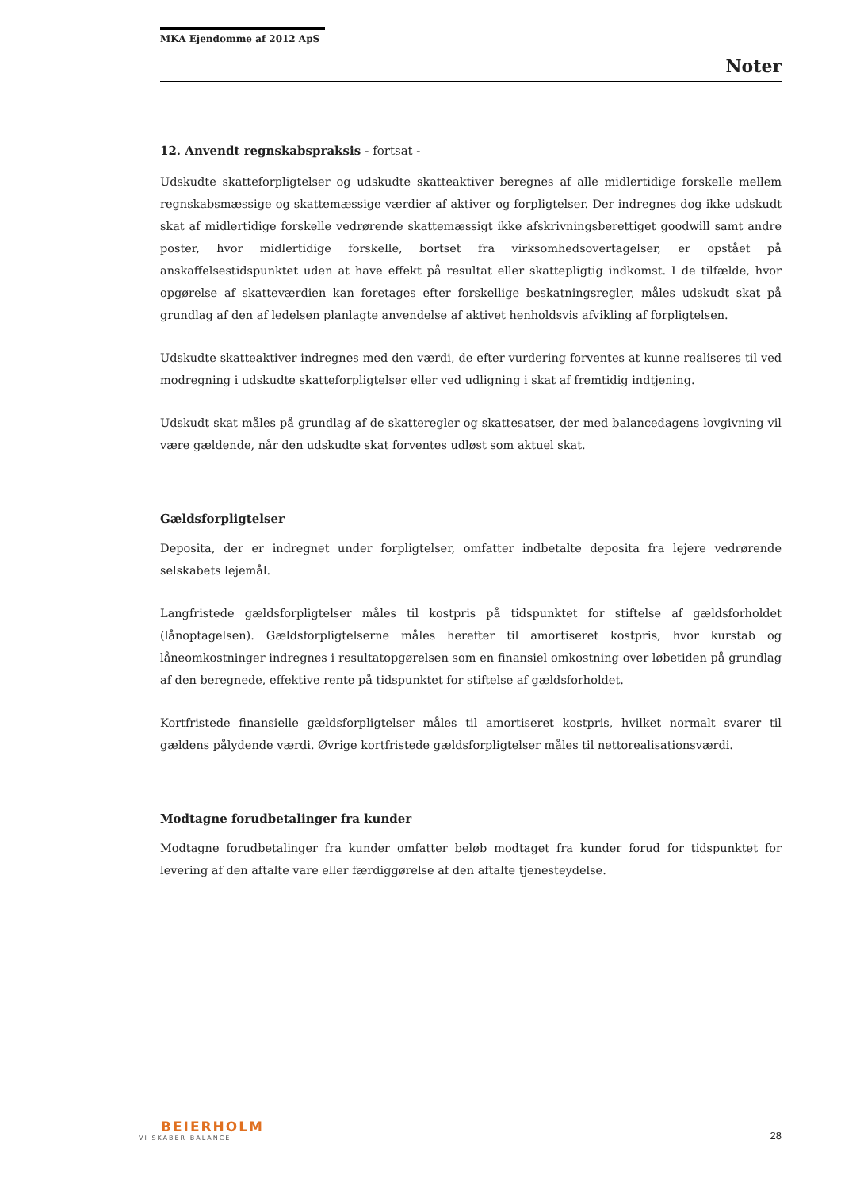MKA Ejendomme af 2012 ApS
Noter
12. Anvendt regnskabspraksis - fortsat -
Udskudte skatteforpligtelser og udskudte skatteaktiver beregnes af alle midlertidige forskelle mellem regnskabsmæssige og skattemæssige værdier af aktiver og forpligtelser. Der indregnes dog ikke udskudt skat af midlertidige forskelle vedrørende skattemæssigt ikke afskrivningsberettiget goodwill samt andre poster, hvor midlertidige forskelle, bortset fra virksomhedsovertagelser, er opstået på anskaffelsestidspunktet uden at have effekt på resultat eller skattepligtig indkomst. I de tilfælde, hvor opgørelse af skatteværdien kan foretages efter forskellige beskatningsregler, måles udskudt skat på grundlag af den af ledelsen planlagte anvendelse af aktivet henholdsvis afvikling af forpligtelsen.
Udskudte skatteaktiver indregnes med den værdi, de efter vurdering forventes at kunne realiseres til ved modregning i udskudte skatteforpligtelser eller ved udligning i skat af fremtidig indtjening.
Udskudt skat måles på grundlag af de skatteregler og skattesatser, der med balancedagens lovgivning vil være gældende, når den udskudte skat forventes udløst som aktuel skat.
Gældsforpligtelser
Deposita, der er indregnet under forpligtelser, omfatter indbetalte deposita fra lejere vedrørende selskabets lejemål.
Langfristede gældsforpligtelser måles til kostpris på tidspunktet for stiftelse af gældsforholdet (lånoptagelsen). Gældsforpligtelserne måles herefter til amortiseret kostpris, hvor kurstab og låneomkostninger indregnes i resultatopgørelsen som en finansiel omkostning over løbetiden på grundlag af den beregnede, effektive rente på tidspunktet for stiftelse af gældsforholdet.
Kortfristede finansielle gældsforpligtelser måles til amortiseret kostpris, hvilket normalt svarer til gældens pålydende værdi. Øvrige kortfristede gældsforpligtelser måles til nettorealisationsværdi.
Modtagne forudbetalinger fra kunder
Modtagne forudbetalinger fra kunder omfatter beløb modtaget fra kunder forud for tidspunktet for levering af den aftalte vare eller færdiggørelse af den aftalte tjenesteydelse.
BEIERHOLM
VI SKABER BALANCE
28